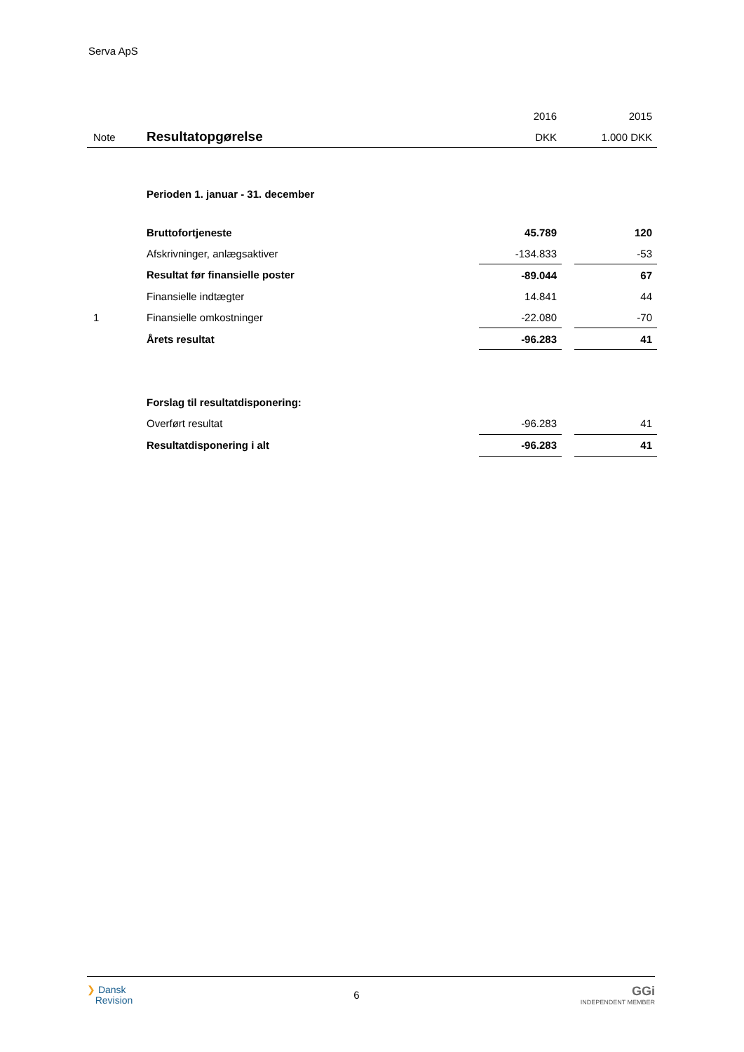Serva ApS
| | | 2016 | | 2015 |
| --- | --- | --- | --- | --- |
| Note | Resultatopgørelse | DKK | | 1.000 DKK |
| | Perioden 1. januar - 31. december | | | |
| | Bruttofortjeneste | 45.789 | | 120 |
| | Afskrivninger, anlægsaktiver | -134.833 | | -53 |
| | Resultat før finansielle poster | -89.044 | | 67 |
| | Finansielle indtægter | 14.841 | | 44 |
| 1 | Finansielle omkostninger | -22.080 | | -70 |
| | Årets resultat | -96.283 | | 41 |
| | Forslag til resultatdisponering: | | | |
| | Overført resultat | -96.283 | | 41 |
| | Resultatdisponering i alt | -96.283 | | 41 |
❯ Dansk
Revision
6
GGi
INDEPENDENT MEMBER